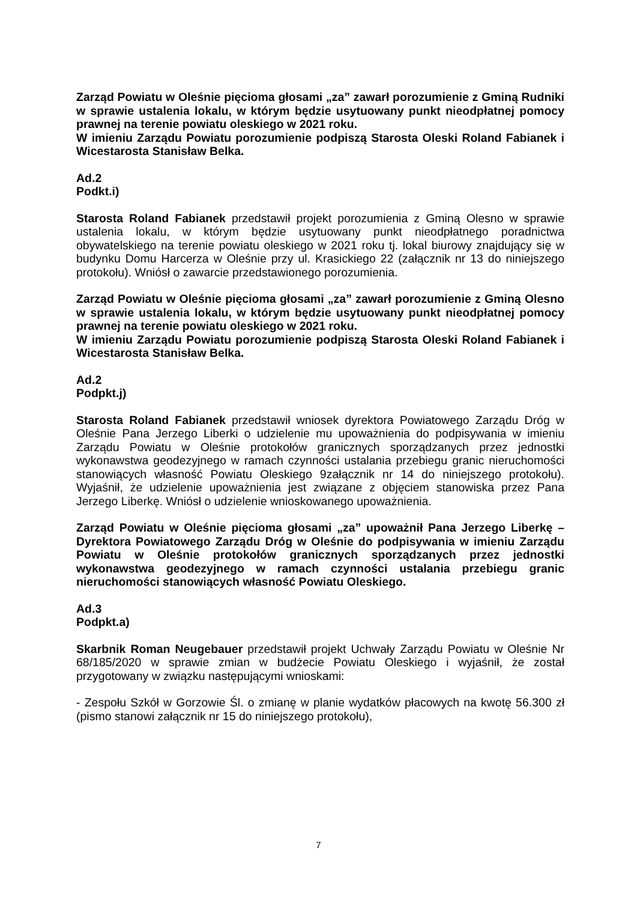Zarząd Powiatu w Oleśnie pięcioma głosami „za” zawarł porozumienie z Gminą Rudniki w sprawie ustalenia lokalu, w którym będzie usytuowany punkt nieodpłatnej pomocy prawnej na terenie powiatu oleskiego w 2021 roku.
W imieniu Zarządu Powiatu porozumienie podpiszą Starosta Oleski Roland Fabianek i Wicestarosta Stanisław Belka.
Ad.2
Podkt.i)
Starosta Roland Fabianek przedstawił projekt porozumienia z Gminą Olesno w sprawie ustalenia lokalu, w którym będzie usytuowany punkt nieodpłatnego poradnictwa obywatelskiego na terenie powiatu oleskiego w 2021 roku tj. lokal biurowy znajdujący się w budynku Domu Harcerza w Oleśnie przy ul. Krasickiego 22 (załącznik nr 13 do niniejszego protokołu). Wniósł o zawarcie przedstawionego porozumienia.
Zarząd Powiatu w Oleśnie pięcioma głosami „za” zawarł porozumienie z Gminą Olesno w sprawie ustalenia lokalu, w którym będzie usytuowany punkt nieodpłatnej pomocy prawnej na terenie powiatu oleskiego w 2021 roku.
W imieniu Zarządu Powiatu porozumienie podpiszą Starosta Oleski Roland Fabianek i Wicestarosta Stanisław Belka.
Ad.2
Podpkt.j)
Starosta Roland Fabianek przedstawił wniosek dyrektora Powiatowego Zarządu Dróg w Oleśnie Pana Jerzego Liberki o udzielenie mu upoważnienia do podpisywania w imieniu Zarządu Powiatu w Oleśnie protokołów granicznych sporządzanych przez jednostki wykonawstwa geodezyjnego w ramach czynności ustalania przebiegu granic nieruchomości stanowiących własność Powiatu Oleskiego 9załącznik nr 14 do niniejszego protokołu). Wyjaśnił, że udzielenie upoważnienia jest związane z objęciem stanowiska przez Pana Jerzego Liberkę. Wniósł o udzielenie wnioskowanego upoważnienia.
Zarząd Powiatu w Oleśnie pięcioma głosami „za” upoważnił Pana Jerzego Liberkę – Dyrektora Powiatowego Zarządu Dróg w Oleśnie do podpisywania w imieniu Zarządu Powiatu w Oleśnie protokołów granicznych sporządzanych przez jednostki wykonawstwa geodezyjnego w ramach czynności ustalania przebiegu granic nieruchomości stanowiących własność Powiatu Oleskiego.
Ad.3
Podpkt.a)
Skarbnik Roman Neugebauer przedstawił projekt Uchwały Zarządu Powiatu w Oleśnie Nr 68/185/2020 w sprawie zmian w budżecie Powiatu Oleskiego i wyjaśnił, że został przygotowany w związku następującymi wnioskami:
- Zespołu Szkół w Gorzowie Śl. o zmianę w planie wydatków płacowych na kwotę 56.300 zł (pismo stanowi załącznik nr 15 do niniejszego protokołu),
7